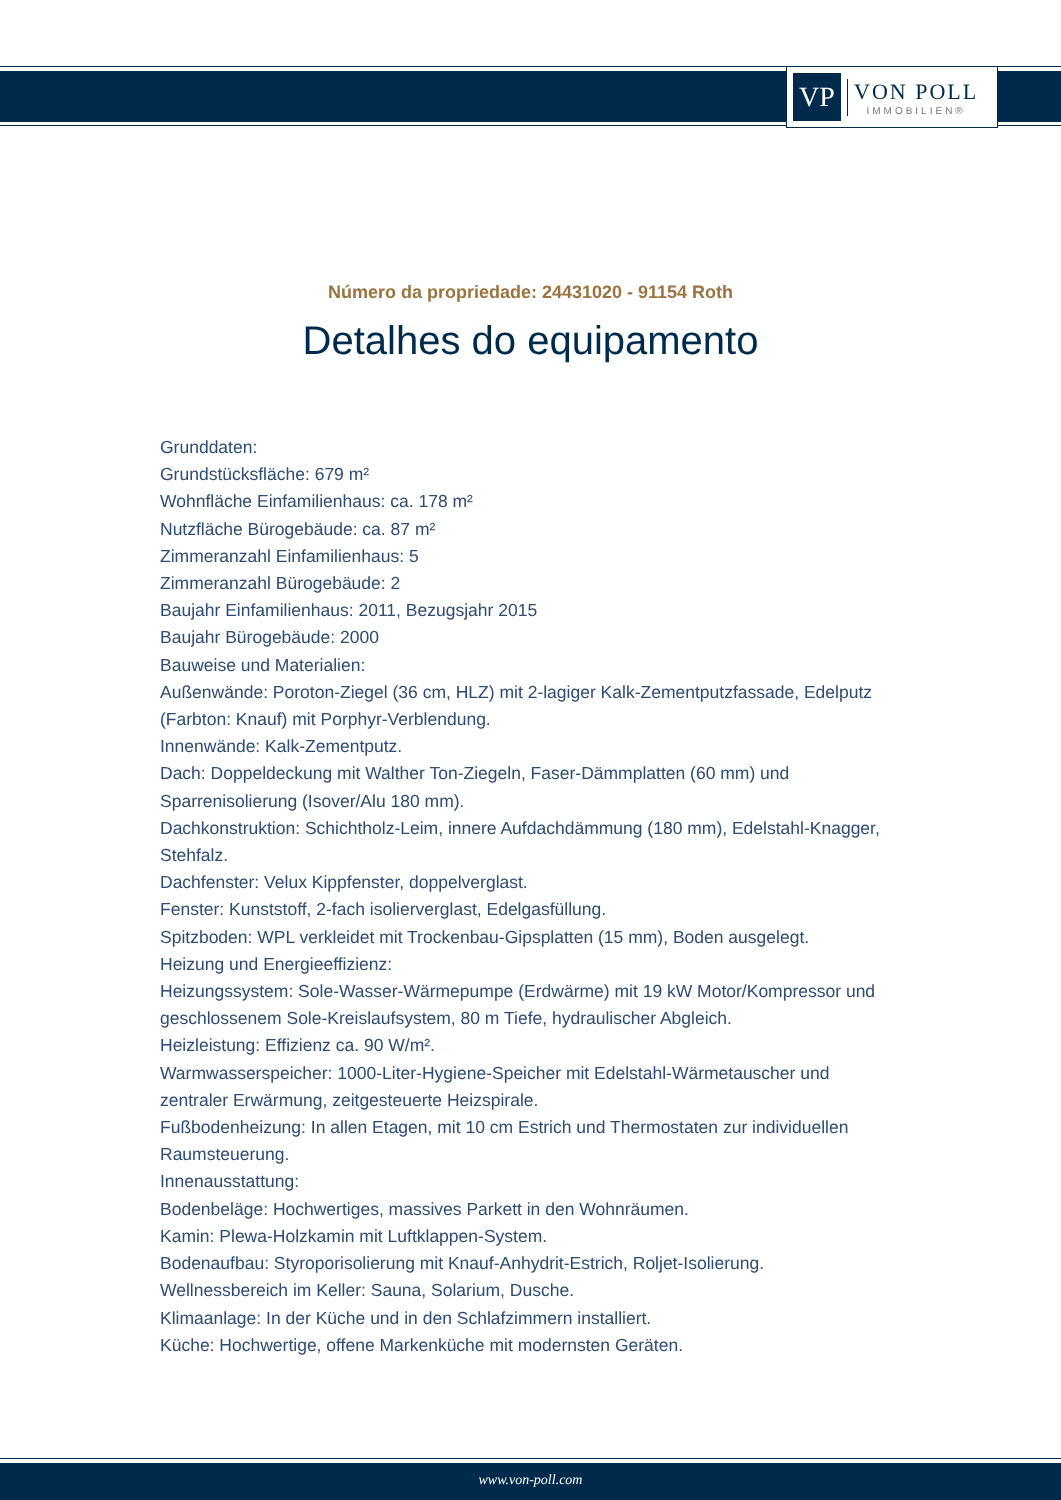VP
VON POLL
IMMOBILIEN®
Número da propriedade: 24431020 - 91154 Roth
Detalhes do equipamento
Grunddaten:
Grundstücksfläche: 679 m²
Wohnfläche Einfamilienhaus: ca. 178 m²
Nutzfläche Bürogebäude: ca. 87 m²
Zimmeranzahl Einfamilienhaus: 5
Zimmeranzahl Bürogebäude: 2
Baujahr Einfamilienhaus: 2011, Bezugsjahr 2015
Baujahr Bürogebäude: 2000
Bauweise und Materialien:
Außenwände: Poroton-Ziegel (36 cm, HLZ) mit 2-lagiger Kalk-Zementputzfassade, Edelputz (Farbton: Knauf) mit Porphyr-Verblendung.
Innenwände: Kalk-Zementputz.
Dach: Doppeldeckung mit Walther Ton-Ziegeln, Faser-Dämmplatten (60 mm) und Sparrenisolierung (Isover/Alu 180 mm).
Dachkonstruktion: Schichtholz-Leim, innere Aufdachdämmung (180 mm), Edelstahl-Knagger, Stehfalz.
Dachfenster: Velux Kippfenster, doppelverglast.
Fenster: Kunststoff, 2-fach isolierverglast, Edelgasfüllung.
Spitzboden: WPL verkleidet mit Trockenbau-Gipsplatten (15 mm), Boden ausgelegt.
Heizung und Energieeffizienz:
Heizungssystem: Sole-Wasser-Wärmepumpe (Erdwärme) mit 19 kW Motor/Kompressor und geschlossenem Sole-Kreislaufsystem, 80 m Tiefe, hydraulischer Abgleich.
Heizleistung: Effizienz ca. 90 W/m².
Warmwasserspeicher: 1000-Liter-Hygiene-Speicher mit Edelstahl-Wärmetauscher und zentraler Erwärmung, zeitgesteuerte Heizspirale.
Fußbodenheizung: In allen Etagen, mit 10 cm Estrich und Thermostaten zur individuellen Raumsteuerung.
Innenausstattung:
Bodenbeläge: Hochwertiges, massives Parkett in den Wohnräumen.
Kamin: Plewa-Holzkamin mit Luftklappen-System.
Bodenaufbau: Styroporisolierung mit Knauf-Anhydrit-Estrich, Roljet-Isolierung.
Wellnessbereich im Keller: Sauna, Solarium, Dusche.
Klimaanlage: In der Küche und in den Schlafzimmern installiert.
Küche: Hochwertige, offene Markenküche mit modernsten Geräten.
www.von-poll.com